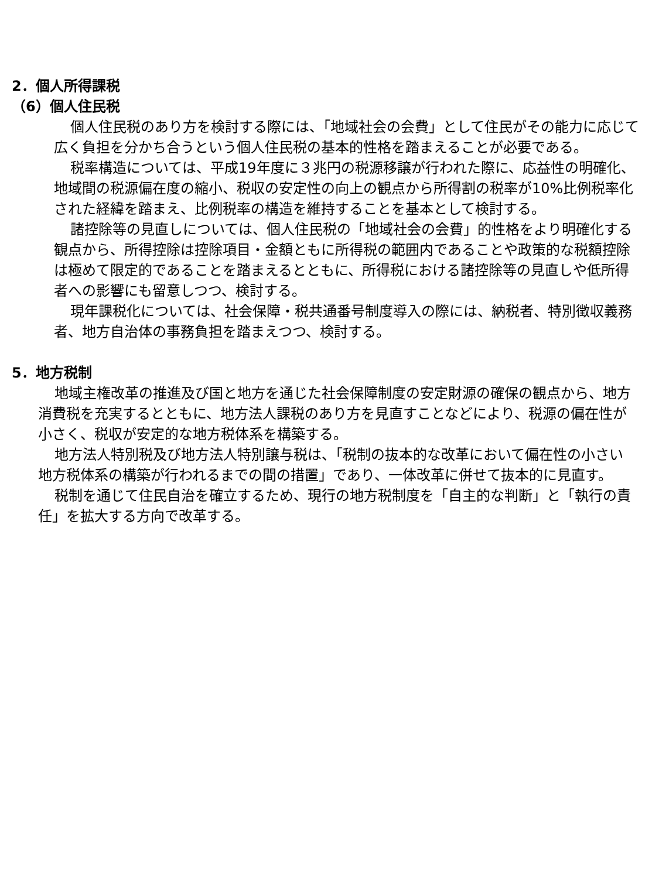2．個人所得課税
（6）個人住民税
個人住民税のあり方を検討する際には、「地域社会の会費」として住民がその能力に応じて広く負担を分かち合うという個人住民税の基本的性格を踏まえることが必要である。
税率構造については、平成19年度に３兆円の税源移譲が行われた際に、応益性の明確化、地域間の税源偏在度の縮小、税収の安定性の向上の観点から所得割の税率が10%比例税率化された経緯を踏まえ、比例税率の構造を維持することを基本として検討する。
諸控除等の見直しについては、個人住民税の「地域社会の会費」的性格をより明確化する観点から、所得控除は控除項目・金額ともに所得税の範囲内であることや政策的な税額控除は極めて限定的であることを踏まえるとともに、所得税における諸控除等の見直しや低所得者への影響にも留意しつつ、検討する。
現年課税化については、社会保障・税共通番号制度導入の際には、納税者、特別徴収義務者、地方自治体の事務負担を踏まえつつ、検討する。
5．地方税制
地域主権改革の推進及び国と地方を通じた社会保障制度の安定財源の確保の観点から、地方消費税を充実するとともに、地方法人課税のあり方を見直すことなどにより、税源の偏在性が小さく、税収が安定的な地方税体系を構築する。
地方法人特別税及び地方法人特別譲与税は、「税制の抜本的な改革において偏在性の小さい地方税体系の構築が行われるまでの間の措置」であり、一体改革に併せて抜本的に見直す。
税制を通じて住民自治を確立するため、現行の地方税制度を「自主的な判断」と「執行の責任」を拡大する方向で改革する。